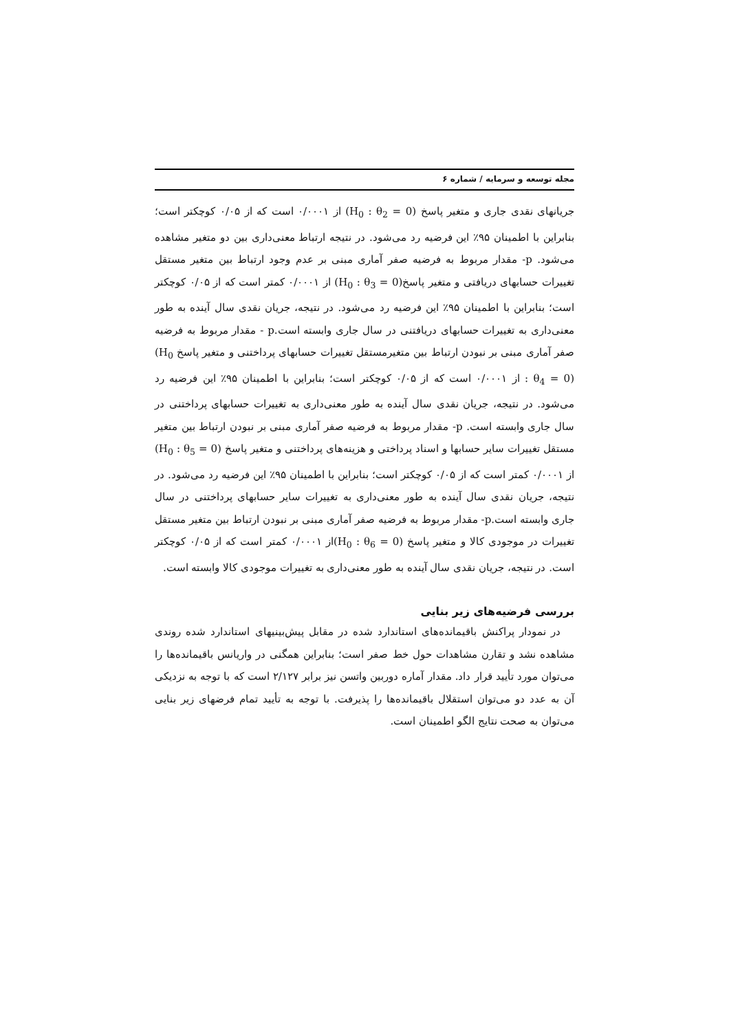مجله توسعه و سرمایه / شماره ۶
جریانهای نقدی جاری و متغیر پاسخ (H<sub>0</sub> : θ<sub>2</sub> = 0) از ۰/۰۰۰۱ است که از ۰/۰۵ کوچکتر است؛ بنابراین با اطمینان ۹۵٪ این فرضیه رد می‌شود. در نتیجه ارتباط معنی‌داری بین دو متغیر مشاهده می‌شود. p- مقدار مربوط به فرضیه صفر آماری مبنی بر عدم وجود ارتباط بین متغیر مستقل تغییرات حسابهای دریافتی و متغیر پاسخ(H<sub>0</sub> : θ<sub>3</sub> = 0) از ۰/۰۰۰۱ کمتر است که از ۰/۰۵ کوچکتر است؛ بنابراین با اطمینان ۹۵٪ این فرضیه رد می‌شود. در نتیجه، جریان نقدی سال آینده به طور معنی‌داری به تغییرات حسابهای دریافتنی در سال جاری وابسته است.p - مقدار مربوط به فرضیه صفر آماری مبنی بر نبودن ارتباط بین متغیرمستقل تغییرات حسابهای پرداختنی و متغیر پاسخ (H<sub>0</sub> : θ<sub>4</sub> = 0) از ۰/۰۰۰۱ است که از ۰/۰۵ کوچکتر است؛ بنابراین با اطمینان ۹۵٪ این فرضیه رد می‌شود. در نتیجه، جریان نقدی سال آینده به طور معنی‌داری به تغییرات حسابهای پرداختنی در سال جاری وابسته است. p- مقدار مربوط به فرضیه صفر آماری مبنی بر نبودن ارتباط بین متغیر مستقل تغییرات سایر حسابها و اسناد پرداختی و هزینه‌های پرداختنی و متغیر پاسخ (H<sub>0</sub> : θ<sub>5</sub> = 0) از ۰/۰۰۰۱ کمتر است که از ۰/۰۵ کوچکتر است؛ بنابراین با اطمینان ۹۵٪ این فرضیه رد می‌شود. در نتیجه، جریان نقدی سال آینده به طور معنی‌داری به تغییرات سایر حسابهای پرداختنی در سال جاری وابسته است.p- مقدار مربوط به فرضیه صفر آماری مبنی بر نبودن ارتباط بین متغیر مستقل تغییرات در موجودی کالا و متغیر پاسخ (H<sub>0</sub> : θ<sub>6</sub> = 0) از ۰/۰۰۰۱ کمتر است که از ۰/۰۵ کوچکتر است. در نتیجه، جریان نقدی سال آینده به طور معنی‌داری به تغییرات موجودی کالا وابسته است.
بررسی فرضیه‌های زیر بنایی
در نمودار پراکنش باقیمانده‌های استاندارد شده در مقابل پیش‌بینیهای استاندارد شده روندی مشاهده نشد و تقارن مشاهدات حول خط صفر است؛ بنابراین همگنی در واریانس باقیمانده‌ها را می‌توان مورد تأیید قرار داد. مقدار آماره دوربین واتسن نیز برابر ۲/۱۲۷ است که با توجه به نزدیکی آن به عدد دو می‌توان استقلال باقیمانده‌ها را پذیرفت. با توجه به تأیید تمام فرضهای زیر بنایی می‌توان به صحت نتایج الگو اطمینان است.